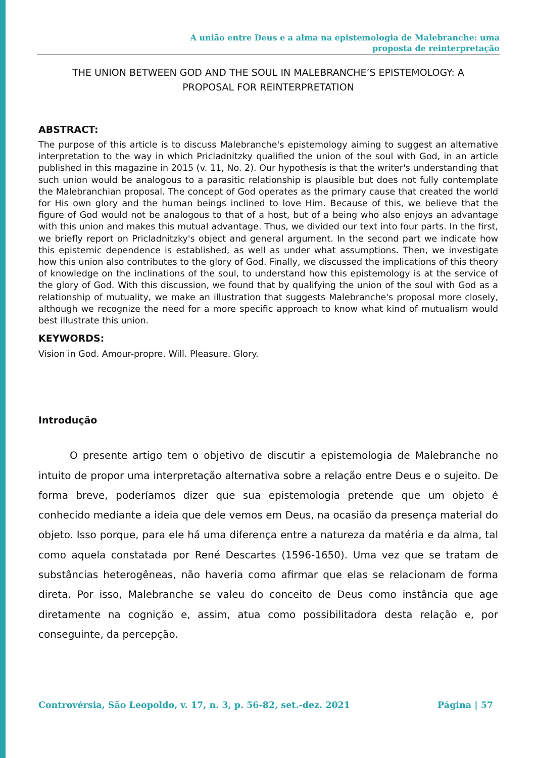A união entre Deus e a alma na epistemologia de Malebranche: uma
proposta de reinterpretação
THE UNION BETWEEN GOD AND THE SOUL IN MALEBRANCHE’S EPISTEMOLOGY: A
PROPOSAL FOR REINTERPRETATION
ABSTRACT:
The purpose of this article is to discuss Malebranche's epistemology aiming to suggest an alternative interpretation to the way in which Pricladnitzky qualified the union of the soul with God, in an article published in this magazine in 2015 (v. 11, No. 2). Our hypothesis is that the writer's understanding that such union would be analogous to a parasitic relationship is plausible but does not fully contemplate the Malebranchian proposal. The concept of God operates as the primary cause that created the world for His own glory and the human beings inclined to love Him. Because of this, we believe that the figure of God would not be analogous to that of a host, but of a being who also enjoys an advantage with this union and makes this mutual advantage. Thus, we divided our text into four parts. In the first, we briefly report on Pricladnitzky's object and general argument. In the second part we indicate how this epistemic dependence is established, as well as under what assumptions. Then, we investigate how this union also contributes to the glory of God. Finally, we discussed the implications of this theory of knowledge on the inclinations of the soul, to understand how this epistemology is at the service of the glory of God. With this discussion, we found that by qualifying the union of the soul with God as a relationship of mutuality, we make an illustration that suggests Malebranche's proposal more closely, although we recognize the need for a more specific approach to know what kind of mutualism would best illustrate this union.
KEYWORDS:
Vision in God. Amour-propre. Will. Pleasure. Glory.
Introdução
O presente artigo tem o objetivo de discutir a epistemologia de Malebranche no intuito de propor uma interpretação alternativa sobre a relação entre Deus e o sujeito. De forma breve, poderíamos dizer que sua epistemologia pretende que um objeto é conhecido mediante a ideia que dele vemos em Deus, na ocasião da presença material do objeto. Isso porque, para ele há uma diferença entre a natureza da matéria e da alma, tal como aquela constatada por René Descartes (1596-1650). Uma vez que se tratam de substâncias heterogêneas, não haveria como afirmar que elas se relacionam de forma direta. Por isso, Malebranche se valeu do conceito de Deus como instância que age diretamente na cognição e, assim, atua como possibilitadora desta relação e, por conseguinte, da percepção.
Controvérsia, São Leopoldo, v. 17, n. 3, p. 56-82, set.-dez. 2021 Página | 57